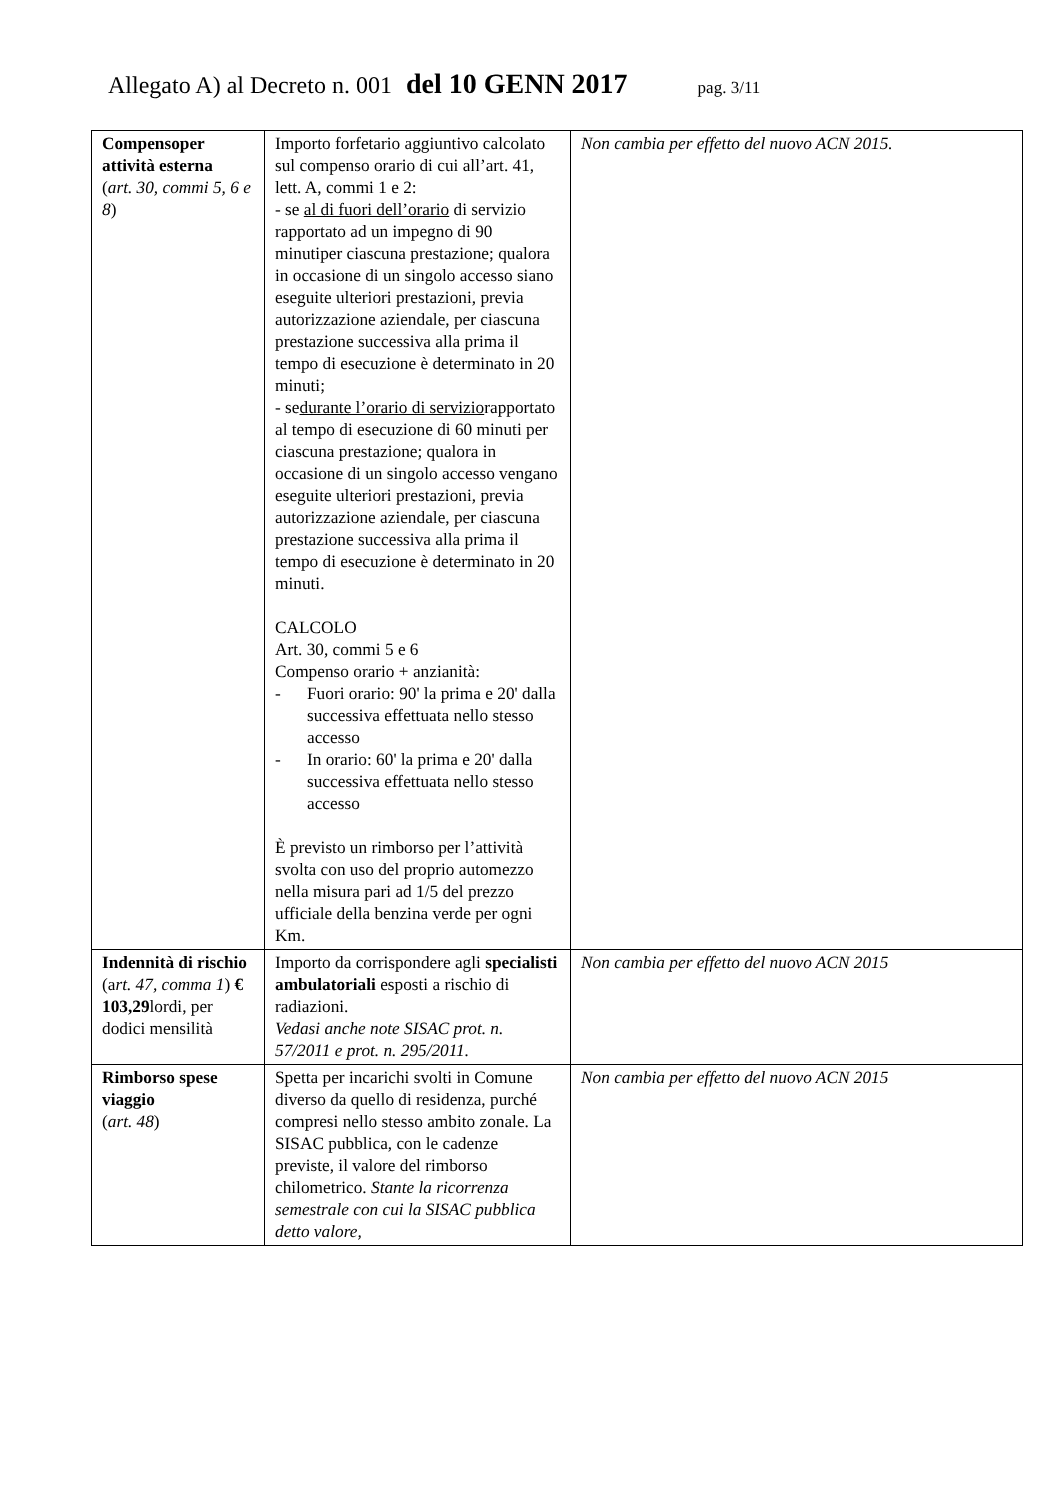Allegato A) al Decreto n. 001 del 10 GENN 2017 pag. 3/11
| Compensoper attività esterna ( art. 30, commi 5, 6 e 8 ) | Importo forfetario aggiuntivo calcolato sul compenso orario di cui all’art. 41, lett. A, commi 1 e 2: - se al di fuori dell’orario di servizio rapportato ad un impegno di 90 minutiper ciascuna prestazione; qualora in occasione di un singolo accesso siano eseguite ulteriori prestazioni, previa autorizzazione aziendale, per ciascuna prestazione successiva alla prima il tempo di esecuzione è determinato in 20 minuti; - se durante l’orario di servizio rapportato al tempo di esecuzione di 60 minuti per ciascuna prestazione; qualora in occasione di un singolo accesso vengano eseguite ulteriori prestazioni, previa autorizzazione aziendale, per ciascuna prestazione successiva alla prima il tempo di esecuzione è determinato in 20 minuti. CALCOLO Art. 30, commi 5 e 6 Compenso orario + anzianità: - Fuori orario: 90' la prima e 20' dalla successiva effettuata nello stesso accesso - In orario: 60' la prima e 20' dalla successiva effettuata nello stesso accesso È previsto un rimborso per l’attività svolta con uso del proprio automezzo nella misura pari ad 1/5 del prezzo ufficiale della benzina verde per ogni Km. | Non cambia per effetto del nuovo ACN 2015. |
| Indennità di rischio (a rt. 47, comma 1 ) € 103,29 lordi, per dodici mensilità | Importo da corrispondere agli specialisti ambulatoriali esposti a rischio di radiazioni. Vedasi anche note SISAC prot. n. 57/2011 e prot. n. 295/2011. | Non cambia per effetto del nuovo ACN 2015 |
| Rimborso spese viaggio ( art. 48 ) | Spetta per incarichi svolti in Comune diverso da quello di residenza, purché compresi nello stesso ambito zonale. La SISAC pubblica, con le cadenze previste, il valore del rimborso chilometrico. Stante la ricorrenza semestrale con cui la SISAC pubblica detto valore, | Non cambia per effetto del nuovo ACN 2015 |